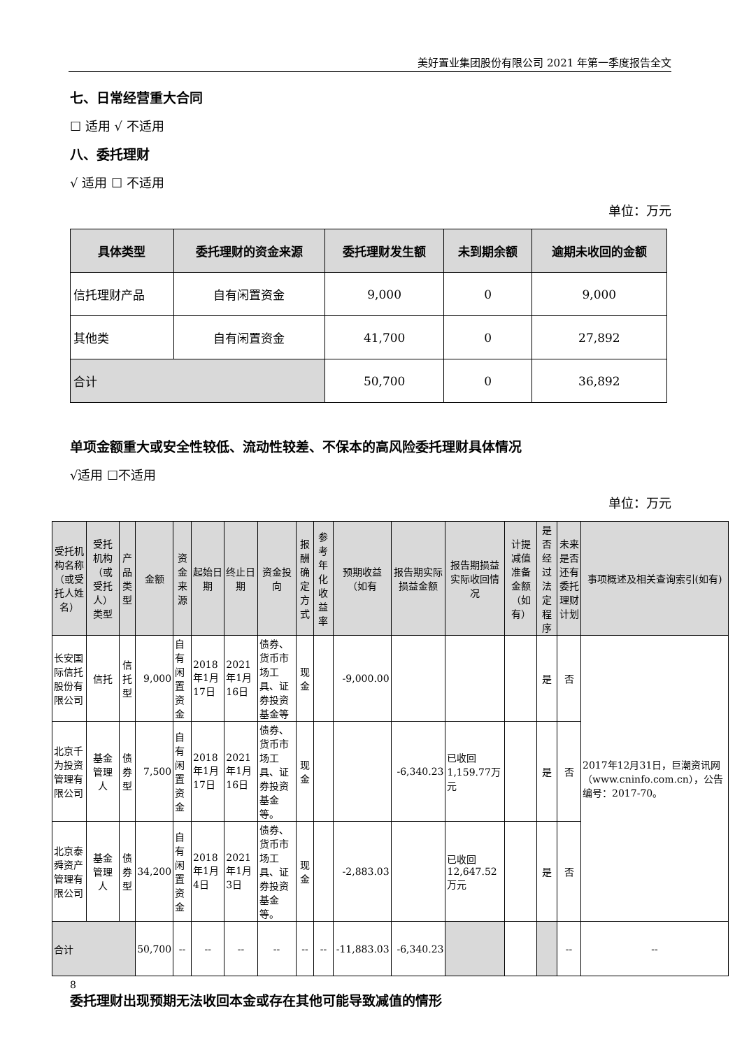美好置业集团股份有限公司 2021 年第一季度报告全文
七、日常经营重大合同
☐ 适用 √ 不适用
八、委托理财
√ 适用 ☐ 不适用
单位：万元
| 具体类型 | 委托理财的资金来源 | 委托理财发生额 | 未到期余额 | 逾期未收回的金额 |
| --- | --- | --- | --- | --- |
| 信托理财产品 | 自有闲置资金 | 9,000 | 0 | 9,000 |
| 其他类 | 自有闲置资金 | 41,700 | 0 | 27,892 |
| 合计 | | 50,700 | 0 | 36,892 |
单项金额重大或安全性较低、流动性较差、不保本的高风险委托理财具体情况
√适用 ☐不适用
单位：万元
| 受托机构名称（或受托人姓名） | 受托机构（或受托人）类型 | 产品类型 | 金额 | 资金来源 | 起始日期 | 终止日期 | 资金投向 | 报酬确定方式 | 参考年化收益率 | 预期收益（如有 | 报告期实际损益金额 | 报告期损益实际收回情况 | 计提减值准备金额（如有） | 是否经过法定程序 | 未来是否还有委托理财计划 | 事项概述及相关查询索引(如有) |
| --- | --- | --- | --- | --- | --- | --- | --- | --- | --- | --- | --- | --- | --- | --- | --- | --- |
| 长安国际信托股份有限公司 | 信托 | 信托型 | 9,000 | 自有闲置资金 | 2018年1月17日 | 2021年1月16日 | 债券、货币市场工具、证券投资基金等 | 现金 | | -9,000.00 | | | | 是 | 否 | 2017年12月31日，巨潮资讯网（www.cninfo.com.cn），公告编号：2017-70。 |
| 北京千为投资管理有限公司 | 基金管理人 | 债券型 | 7,500 | 自有闲置资金 | 2018年1月17日 | 2021年1月16日 | 债券、货币市场工具、证券投资基金等。 | 现金 | | | -6,340.23 | 已收回1,159.77万元 | | 是 | 否 | |
| 北京泰舜资产管理有限公司 | 基金管理人 | 债券型 | 34,200 | 自有闲置资金 | 2018年1月4日 | 2021年1月3日 | 债券、货币市场工具、证券投资基金等。 | 现金 | | -2,883.03 | | 已收回12,647.52万元 | | 是 | 否 | |
| 合计 | | | 50,700 | -- | -- | -- | -- | -- | -- | -11,883.03 | -6,340.23 | | | | -- | -- |
委托理财出现预期无法收回本金或存在其他可能导致减值的情形
8